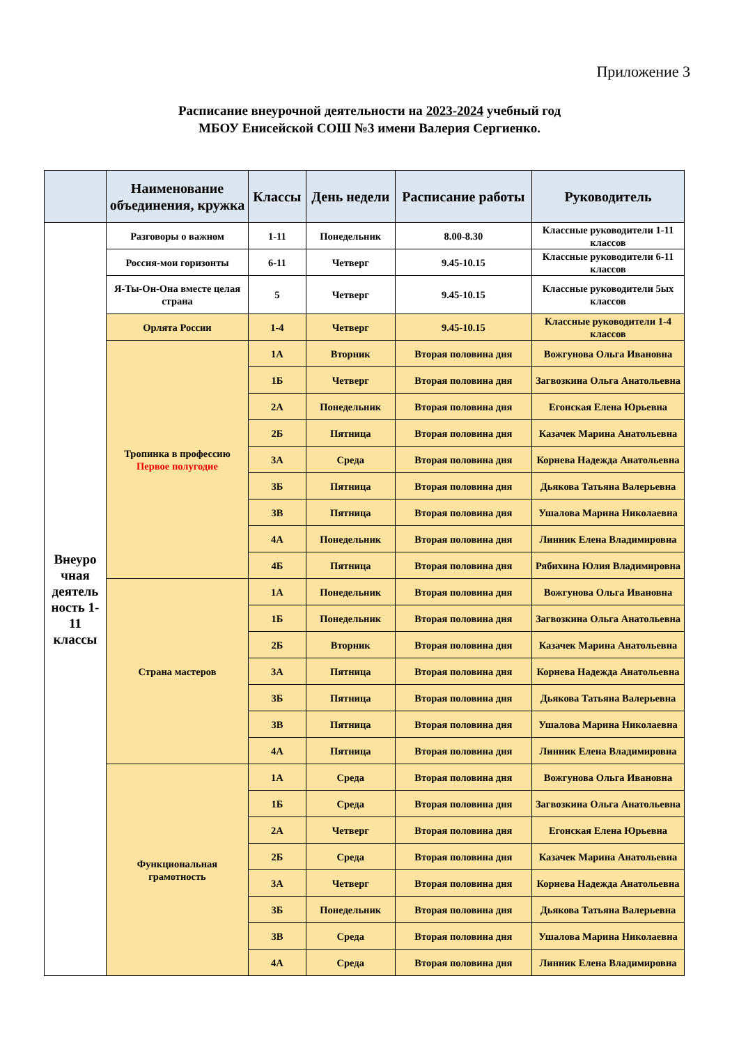Приложение 3
Расписание внеурочной деятельности на 2023-2024 учебный год
МБОУ Енисейской СОШ №3 имени Валерия Сергиенко.
| | Наименование объединения, кружка | Классы | День недели | Расписание работы | Руководитель |
| --- | --- | --- | --- | --- | --- |
| Внеуро чная деятель ность 1-11 классы | Разговоры о важном | 1-11 | Понедельник | 8.00-8.30 | Классные руководители 1-11 классов |
| | Россия-мои горизонты | 6-11 | Четверг | 9.45-10.15 | Классные руководители 6-11 классов |
| | Я-Ты-Он-Она вместе целая страна | 5 | Четверг | 9.45-10.15 | Классные руководители 5ых классов |
| | Орлята России | 1-4 | Четверг | 9.45-10.15 | Классные руководители 1-4 классов |
| | Тропинка в профессию Первое полугодие | 1А | Вторник | Вторая половина дня | Вожгунова Ольга Ивановна |
| | | 1Б | Четверг | Вторая половина дня | Загвозкина Ольга Анатольевна |
| | | 2А | Понедельник | Вторая половина дня | Егонская Елена Юрьевна |
| | | 2Б | Пятница | Вторая половина дня | Казачек Марина Анатольевна |
| | | 3А | Среда | Вторая половина дня | Корнева Надежда Анатольевна |
| | | 3Б | Пятница | Вторая половина дня | Дьякова Татьяна Валерьевна |
| | | 3В | Пятница | Вторая половина дня | Ушалова Марина Николаевна |
| | | 4А | Понедельник | Вторая половина дня | Линник Елена Владимировна |
| | | 4Б | Пятница | Вторая половина дня | Рябихина Юлия Владимировна |
| | Страна мастеров | 1А | Понедельник | Вторая половина дня | Вожгунова Ольга Ивановна |
| | | 1Б | Понедельник | Вторая половина дня | Загвозкина Ольга Анатольевна |
| | | 2Б | Вторник | Вторая половина дня | Казачек Марина Анатольевна |
| | | 3А | Пятница | Вторая половина дня | Корнева Надежда Анатольевна |
| | | 3Б | Пятница | Вторая половина дня | Дьякова Татьяна Валерьевна |
| | | 3В | Пятница | Вторая половина дня | Ушалова Марина Николаевна |
| | | 4А | Пятница | Вторая половина дня | Линник Елена Владимировна |
| | Функциональная грамотность | 1А | Среда | Вторая половина дня | Вожгунова Ольга Ивановна |
| | | 1Б | Среда | Вторая половина дня | Загвозкина Ольга Анатольевна |
| | | 2А | Четверг | Вторая половина дня | Егонская Елена Юрьевна |
| | | 2Б | Среда | Вторая половина дня | Казачек Марина Анатольевна |
| | | 3А | Четверг | Вторая половина дня | Корнева Надежда Анатольевна |
| | | 3Б | Понедельник | Вторая половина дня | Дьякова Татьяна Валерьевна |
| | | 3В | Среда | Вторая половина дня | Ушалова Марина Николаевна |
| | | 4А | Среда | Вторая половина дня | Линник Елена Владимировна |